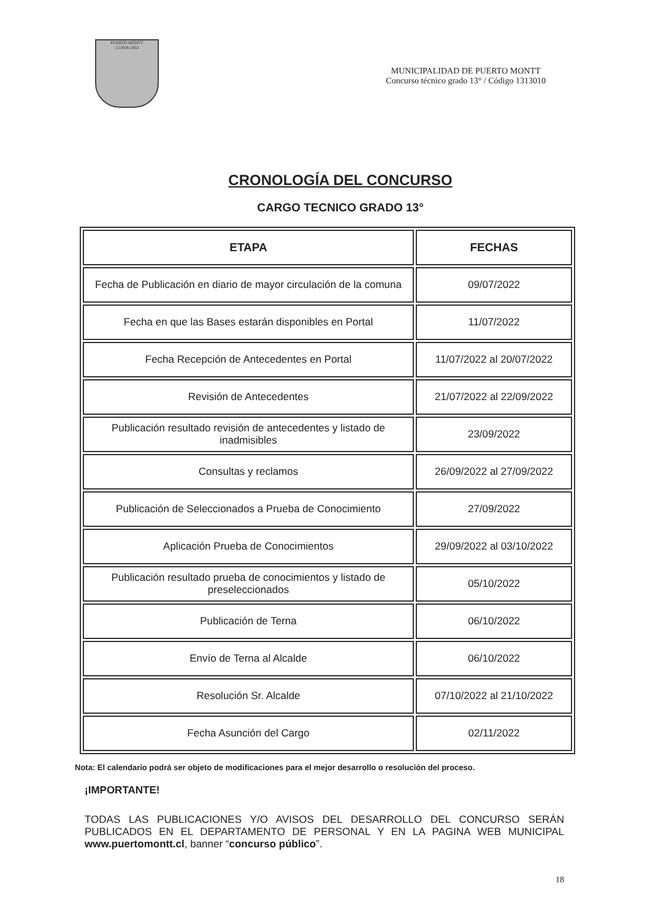PUERTO MONTT
12-FEB-1853
MUNICIPALIDAD DE PUERTO MONTT
Concurso técnico grado 13° / Código 1313010
CRONOLOGÍA DEL CONCURSO
CARGO TECNICO GRADO 13°
| ETAPA | FECHAS |
| --- | --- |
| Fecha de Publicación en diario de mayor circulación de la comuna | 09/07/2022 |
| Fecha en que las Bases estarán disponibles en Portal | 11/07/2022 |
| Fecha Recepción de Antecedentes en Portal | 11/07/2022 al 20/07/2022 |
| Revisión de Antecedentes | 21/07/2022 al 22/09/2022 |
| Publicación resultado revisión de antecedentes y listado de inadmisibles | 23/09/2022 |
| Consultas y reclamos | 26/09/2022 al 27/09/2022 |
| Publicación de Seleccionados a Prueba de Conocimiento | 27/09/2022 |
| Aplicación Prueba de Conocimientos | 29/09/2022 al 03/10/2022 |
| Publicación resultado prueba de conocimientos y listado de preseleccionados | 05/10/2022 |
| Publicación de Terna | 06/10/2022 |
| Envío de Terna al Alcalde | 06/10/2022 |
| Resolución Sr. Alcalde | 07/10/2022 al 21/10/2022 |
| Fecha Asunción del Cargo | 02/11/2022 |
Nota: El calendario podrá ser objeto de modificaciones para el mejor desarrollo o resolución del proceso.
¡IMPORTANTE!
TODAS LAS PUBLICACIONES Y/O AVISOS DEL DESARROLLO DEL CONCURSO SERÁN PUBLICADOS EN EL DEPARTAMENTO DE PERSONAL Y EN LA PAGINA WEB MUNICIPAL www.puertomontt.cl, banner “concurso público”.
18